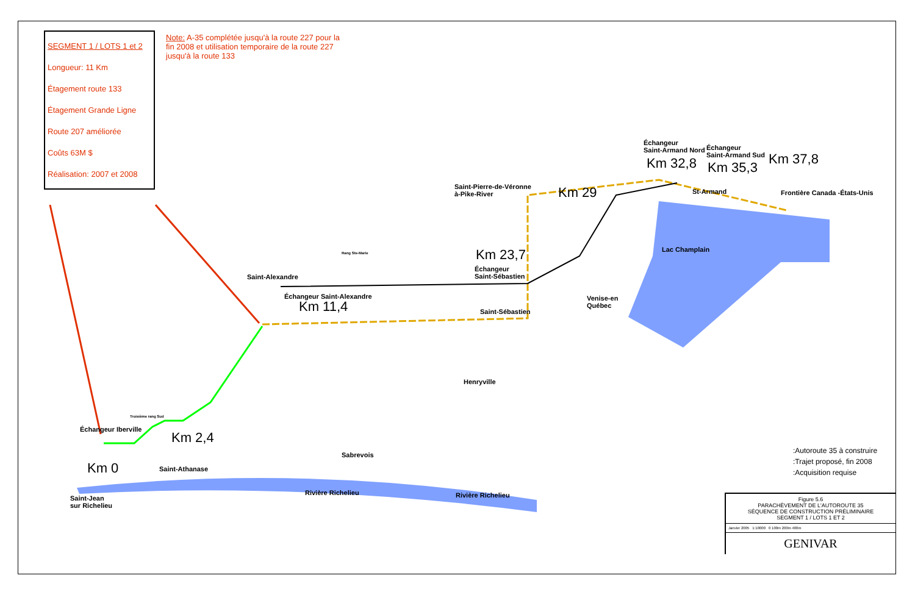SEGMENT 1 / LOTS 1 et 2
Longueur: 11 Km
Étagement route 133
Étagement Grande Ligne
Route 207 améliorée
Coûts 63M $
Réalisation: 2007 et 2008
Note: A-35 complétée jusqu'à la route 227 pour la fin 2008 et utilisation temporaire de la route 227 jusqu'à la route 133
Saint-Pierre-de-Véronne
à-Pike-River Km 29
Échangeur
Saint-Armand Nord
Km 32,8
Échangeur
Saint-Armand Sud
Km 35,3
Km 37,8
St-Armand Frontière Canada -États-Unis
Lac Champlain Km 23,7
Échangeur
Saint-Sébastien Saint-Alexandre
Rang Ste-Marie
Échangeur Saint-Alexandre
Km 11,4 Saint-Sébastien
Venise-en
Québec
Henryville
Troisième rang Sud
Échangeur Iberville
Km 2,4
Km 0
Sabrevois
Saint-Athanase
Saint-Jean
sur Richelieu
Rivière Richelieu Rivière Richelieu
:Autoroute 35 à construire
:Trajet proposé, fin 2008
:Acquisition requise
Figure 5.6
PARACHÈVEMENT DE L'AUTOROUTE 35
SÉQUENCE DE CONSTRUCTION PRÉLIMINAIRE
SEGMENT 1 / LOTS 1 ET 2
Janvier 2005 1:10000 0 100m 200m 400m
GENIVAR